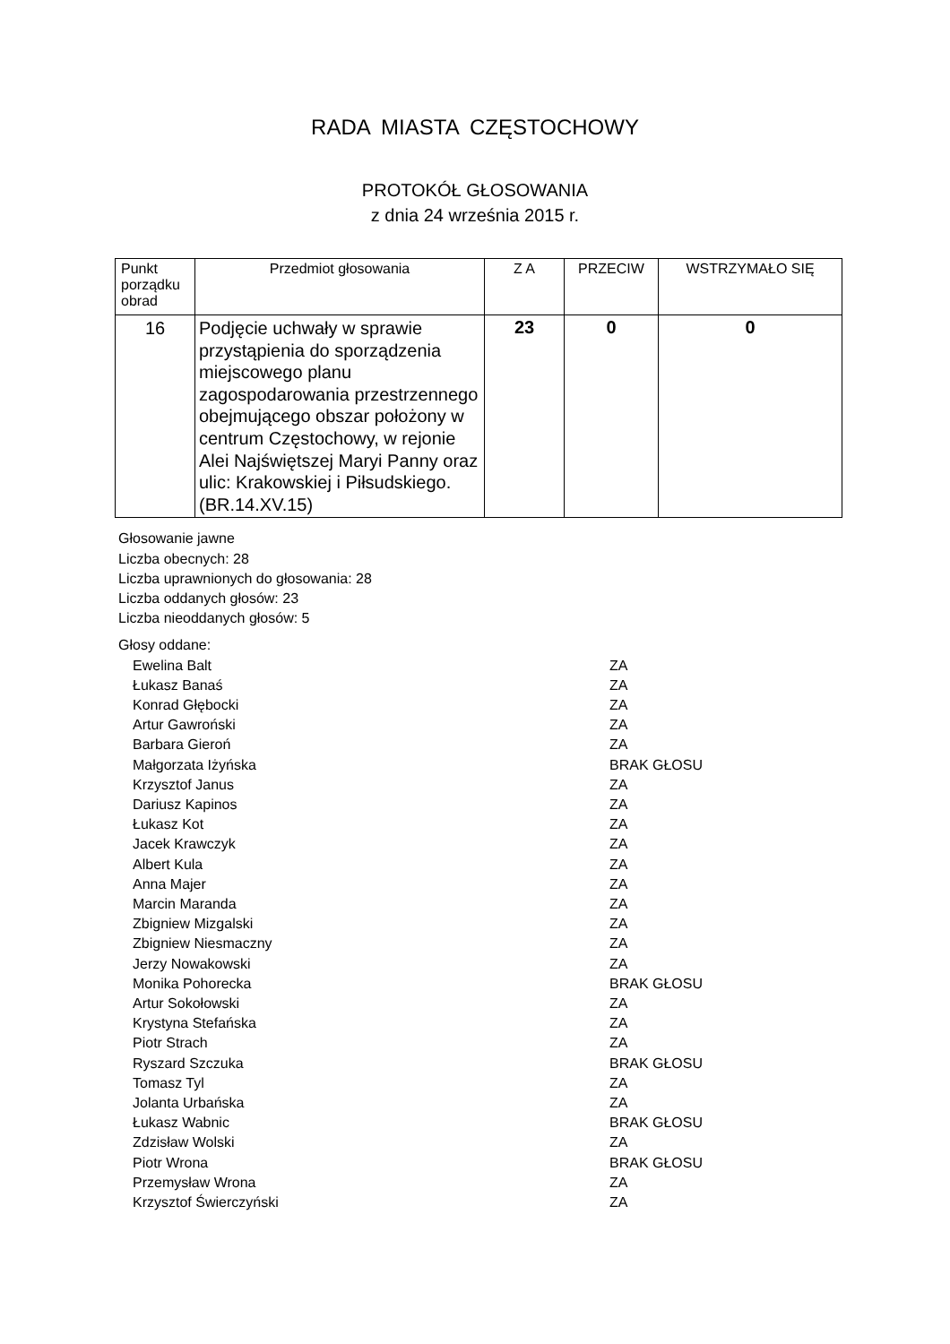RADA MIASTA CZĘSTOCHOWY
PROTOKÓŁ GŁOSOWANIA
z dnia 24 września 2015 r.
| Punkt porządku obrad | Przedmiot głosowania | Z A | PRZECIW | WSTRZYMAŁO SIĘ |
| --- | --- | --- | --- | --- |
| 16 | Podjęcie uchwały w sprawie przystąpienia do sporządzenia miejscowego planu zagospodarowania przestrzennego obejmującego obszar położony w centrum Częstochowy, w rejonie Alei Najświętszej Maryi Panny oraz ulic: Krakowskiej i Piłsudskiego. (BR.14.XV.15) | 23 | 0 | 0 |
Głosowanie jawne
Liczba obecnych: 28
Liczba uprawnionych do głosowania: 28
Liczba oddanych głosów: 23
Liczba nieoddanych głosów: 5
Głosy oddane:
Ewelina Balt ZA
Łukasz Banaś ZA
Konrad Głębocki ZA
Artur Gawroński ZA
Barbara Gieroń ZA
Małgorzata Iżyńska BRAK GŁOSU
Krzysztof Janus ZA
Dariusz Kapinos ZA
Łukasz Kot ZA
Jacek Krawczyk ZA
Albert Kula ZA
Anna Majer ZA
Marcin Maranda ZA
Zbigniew Mizgalski ZA
Zbigniew Niesmaczny ZA
Jerzy Nowakowski ZA
Monika Pohorecka BRAK GŁOSU
Artur Sokołowski ZA
Krystyna Stefańska ZA
Piotr Strach ZA
Ryszard Szczuka BRAK GŁOSU
Tomasz Tyl ZA
Jolanta Urbańska ZA
Łukasz Wabnic BRAK GŁOSU
Zdzisław Wolski ZA
Piotr Wrona BRAK GŁOSU
Przemysław Wrona ZA
Krzysztof Świerczyński ZA